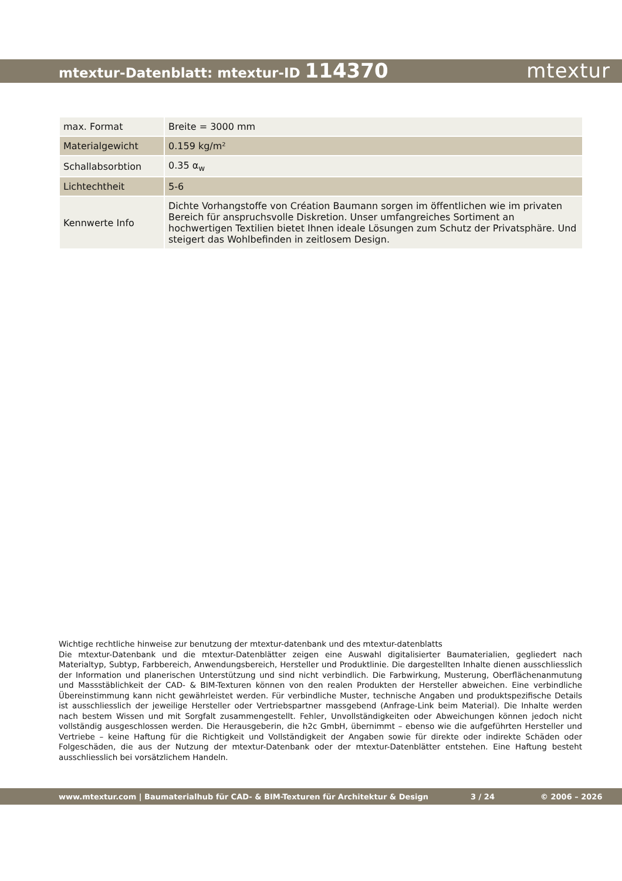mtextur-Datenblatt: mtextur-ID 114370 mtextur
| max. Format | Breite = 3000 mm |
| Materialgewicht | 0.159 kg/m² |
| Schallabsorbtion | 0.35 α<sub>w</sub> |
| Lichtechtheit | 5-6 |
| Kennwerte Info | Dichte Vorhangstoffe von Création Baumann sorgen im öffentlichen wie im privaten Bereich für anspruchsvolle Diskretion. Unser umfangreiches Sortiment an hochwertigen Textilien bietet Ihnen ideale Lösungen zum Schutz der Privatsphäre. Und steigert das Wohlbefinden in zeitlosem Design. |
Wichtige rechtliche hinweise zur benutzung der mtextur-datenbank und des mtextur-datenblatts
Die mtextur-Datenbank und die mtextur-Datenblätter zeigen eine Auswahl digitalisierter Baumaterialien, gegliedert nach Materialtyp, Subtyp, Farbbereich, Anwendungsbereich, Hersteller und Produktlinie. Die dargestellten Inhalte dienen ausschliesslich der Information und planerischen Unterstützung und sind nicht verbindlich. Die Farbwirkung, Musterung, Oberflächenanmutung und Massstäblichkeit der CAD- & BIM-Texturen können von den realen Produkten der Hersteller abweichen. Eine verbindliche Übereinstimmung kann nicht gewährleistet werden. Für verbindliche Muster, technische Angaben und produktspezifische Details ist ausschliesslich der jeweilige Hersteller oder Vertriebspartner massgebend (Anfrage-Link beim Material). Die Inhalte werden nach bestem Wissen und mit Sorgfalt zusammengestellt. Fehler, Unvollständigkeiten oder Abweichungen können jedoch nicht vollständig ausgeschlossen werden. Die Herausgeberin, die h2c GmbH, übernimmt – ebenso wie die aufgeführten Hersteller und Vertriebe – keine Haftung für die Richtigkeit und Vollständigkeit der Angaben sowie für direkte oder indirekte Schäden oder Folgeschäden, die aus der Nutzung der mtextur-Datenbank oder der mtextur-Datenblätter entstehen. Eine Haftung besteht ausschliesslich bei vorsätzlichem Handeln.
www.mtextur.com | Baumaterialhub für CAD- & BIM-Texturen für Architektur & Design 3 / 24 © 2006 – 2026